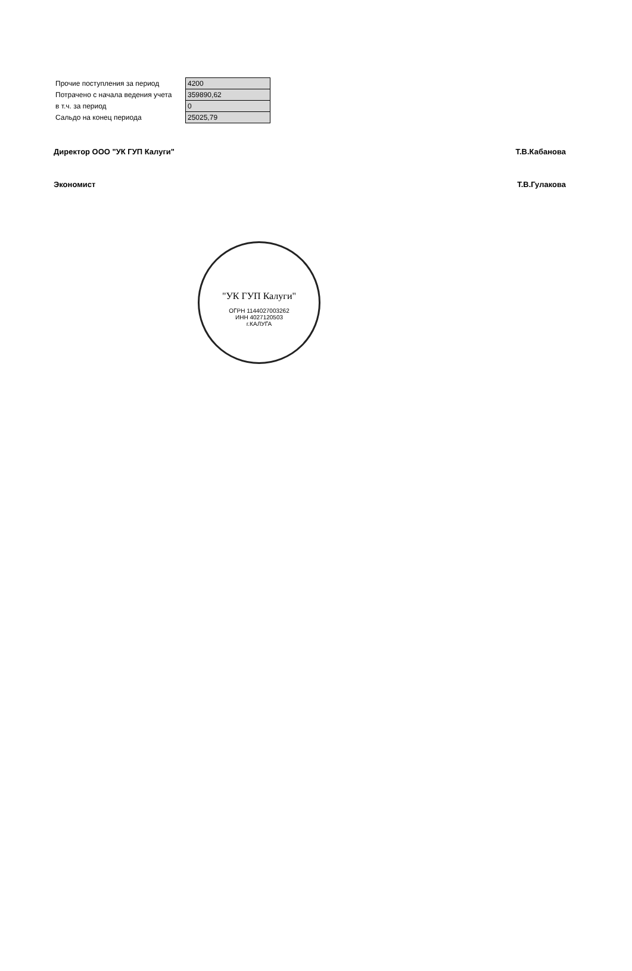| Прочие поступления за период | 4200 |
| Потрачено с начала ведения учета | 359890,62 |
| в т.ч. за период | 0 |
| Сальдо на конец периода | 25025,79 |
Директор ООО "УК ГУП Калуги" Т.В.Кабанова
Экономист Т.В.Гулакова
"УК ГУП Калуги"
ОГРН 1144027003262
ИНН 4027120503
г.КАЛУГА